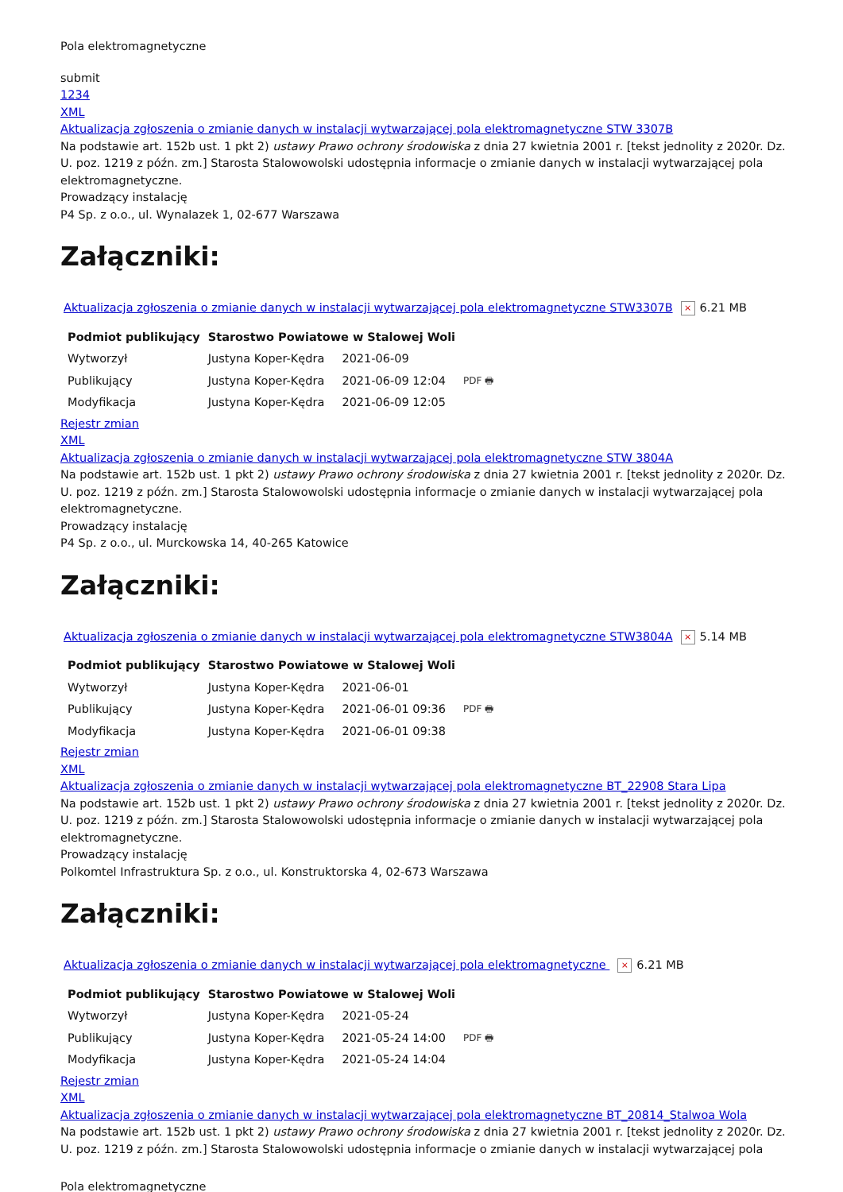Pola elektromagnetyczne
submit
1234
XML
Aktualizacja zgłoszenia o zmianie danych w instalacji wytwarzającej pola elektromagnetyczne STW 3307B
Na podstawie art. 152b ust. 1 pkt 2) ustawy Prawo ochrony środowiska z dnia 27 kwietnia 2001 r. [tekst jednolity z 2020r. Dz. U. poz. 1219 z późn. zm.] Starosta Stalowowolski udostępnia informacje o zmianie danych w instalacji wytwarzającej pola elektromagnetyczne.
Prowadzący instalację
P4 Sp. z o.o., ul. Wynalazek 1, 02-677 Warszawa
Załączniki:
Aktualizacja zgłoszenia o zmianie danych w instalacji wytwarzającej pola elektromagnetyczne STW3307B × 6.21 MB
| Podmiot publikujący | Starostwo Powiatowe w Stalowej Woli | | |
| Wytworzył | Justyna Koper-Kędra | 2021-06-09 | PDF 🖶 |
| Publikujący | Justyna Koper-Kędra | 2021-06-09 12:04 | |
| Modyfikacja | Justyna Koper-Kędra | 2021-06-09 12:05 | |
Rejestr zmian
XML
Aktualizacja zgłoszenia o zmianie danych w instalacji wytwarzającej pola elektromagnetyczne STW 3804A
Na podstawie art. 152b ust. 1 pkt 2) ustawy Prawo ochrony środowiska z dnia 27 kwietnia 2001 r. [tekst jednolity z 2020r. Dz. U. poz. 1219 z późn. zm.] Starosta Stalowowolski udostępnia informacje o zmianie danych w instalacji wytwarzającej pola elektromagnetyczne.
Prowadzący instalację
P4 Sp. z o.o., ul. Murckowska 14, 40-265 Katowice
Załączniki:
Aktualizacja zgłoszenia o zmianie danych w instalacji wytwarzającej pola elektromagnetyczne STW3804A × 5.14 MB
| Podmiot publikujący | Starostwo Powiatowe w Stalowej Woli | | |
| Wytworzył | Justyna Koper-Kędra | 2021-06-01 | PDF 🖶 |
| Publikujący | Justyna Koper-Kędra | 2021-06-01 09:36 | |
| Modyfikacja | Justyna Koper-Kędra | 2021-06-01 09:38 | |
Rejestr zmian
XML
Aktualizacja zgłoszenia o zmianie danych w instalacji wytwarzającej pola elektromagnetyczne BT_22908 Stara Lipa
Na podstawie art. 152b ust. 1 pkt 2) ustawy Prawo ochrony środowiska z dnia 27 kwietnia 2001 r. [tekst jednolity z 2020r. Dz. U. poz. 1219 z późn. zm.] Starosta Stalowowolski udostępnia informacje o zmianie danych w instalacji wytwarzającej pola elektromagnetyczne.
Prowadzący instalację
Polkomtel Infrastruktura Sp. z o.o., ul. Konstruktorska 4, 02-673 Warszawa
Załączniki:
Aktualizacja zgłoszenia o zmianie danych w instalacji wytwarzającej pola elektromagnetyczne × 6.21 MB
| Podmiot publikujący | Starostwo Powiatowe w Stalowej Woli | | |
| Wytworzył | Justyna Koper-Kędra | 2021-05-24 | PDF 🖶 |
| Publikujący | Justyna Koper-Kędra | 2021-05-24 14:00 | |
| Modyfikacja | Justyna Koper-Kędra | 2021-05-24 14:04 | |
Rejestr zmian
XML
Aktualizacja zgłoszenia o zmianie danych w instalacji wytwarzającej pola elektromagnetyczne BT_20814_Stalwoa Wola
Na podstawie art. 152b ust. 1 pkt 2) ustawy Prawo ochrony środowiska z dnia 27 kwietnia 2001 r. [tekst jednolity z 2020r. Dz. U. poz. 1219 z późn. zm.] Starosta Stalowowolski udostępnia informacje o zmianie danych w instalacji wytwarzającej pola
Pola elektromagnetyczne